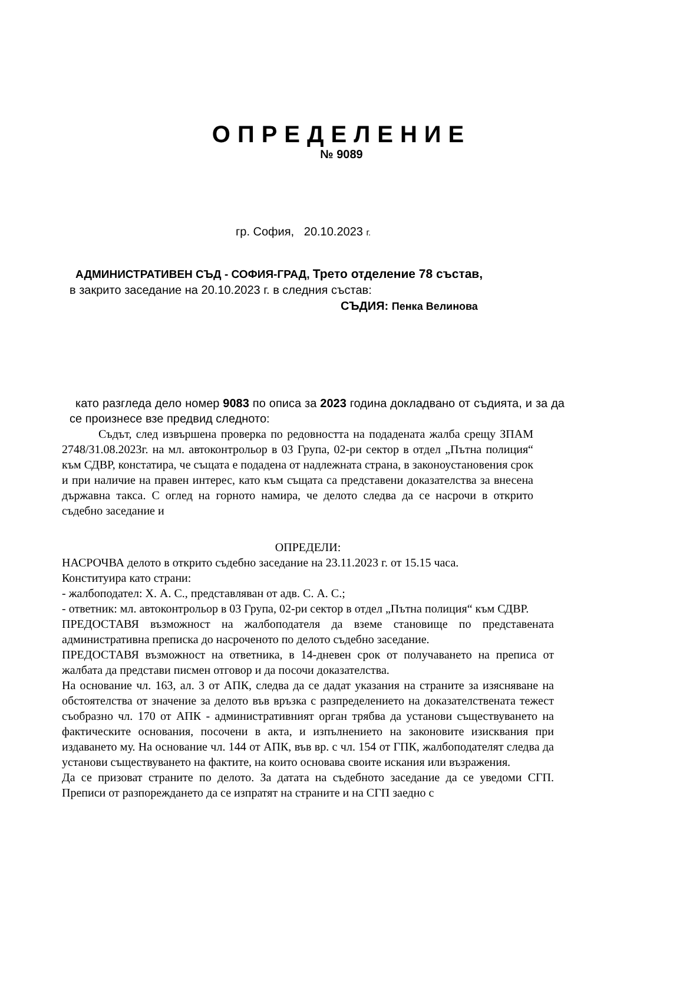ОПРЕДЕЛЕНИЕ
№ 9089
гр. София, 20.10.2023 г.
АДМИНИСТРАТИВЕН СЪД - СОФИЯ-ГРАД, Трето отделение 78 състав,
в закрито заседание на 20.10.2023 г. в следния състав:
СЪДИЯ: Пенка Велинова
като разгледа дело номер 9083 по описа за 2023 година докладвано от съдията, и за да се произнесе взе предвид следното:
Съдът, след извършена проверка по редовността на подадената жалба срещу ЗПАМ 2748/31.08.2023г. на мл. автоконтрольор в 03 Група, 02-ри сектор в отдел „Пътна полиция“ към СДВР, констатира, че същата е подадена от надлежната страна, в законоустановения срок и при наличие на правен интерес, като към същата са представени доказателства за внесена държавна такса. С оглед на горното намира, че делото следва да се насрочи в открито съдебно заседание и
ОПРЕДЕЛИ:
НАСРОЧВА делото в открито съдебно заседание на 23.11.2023 г. от 15.15 часа.
Конституира като страни:
- жалбоподател: Х. А. С., представляван от адв. С. А. С.;
- ответник: мл. автоконтрольор в 03 Група, 02-ри сектор в отдел „Пътна полиция“ към СДВР.
ПРЕДОСТАВЯ възможност на жалбоподателя да вземе становище по представената административна преписка до насроченото по делото съдебно заседание.
ПРЕДОСТАВЯ възможност на ответника, в 14-дневен срок от получаването на преписа от жалбата да представи писмен отговор и да посочи доказателства.
На основание чл. 163, ал. 3 от АПК, следва да се дадат указания на страните за изясняване на обстоятелства от значение за делото във връзка с разпределението на доказателствената тежест съобразно чл. 170 от АПК - административният орган трябва да установи съществуването на фактическите основания, посочени в акта, и изпълнението на законовите изисквания при издаването му. На основание чл. 144 от АПК, във вр. с чл. 154 от ГПК, жалбоподателят следва да установи съществуването на фактите, на които основава своите искания или възражения.
Да се призоват страните по делото. За датата на съдебното заседание да се уведоми СГП. Преписи от разпореждането да се изпратят на страните и на СГП заедно с